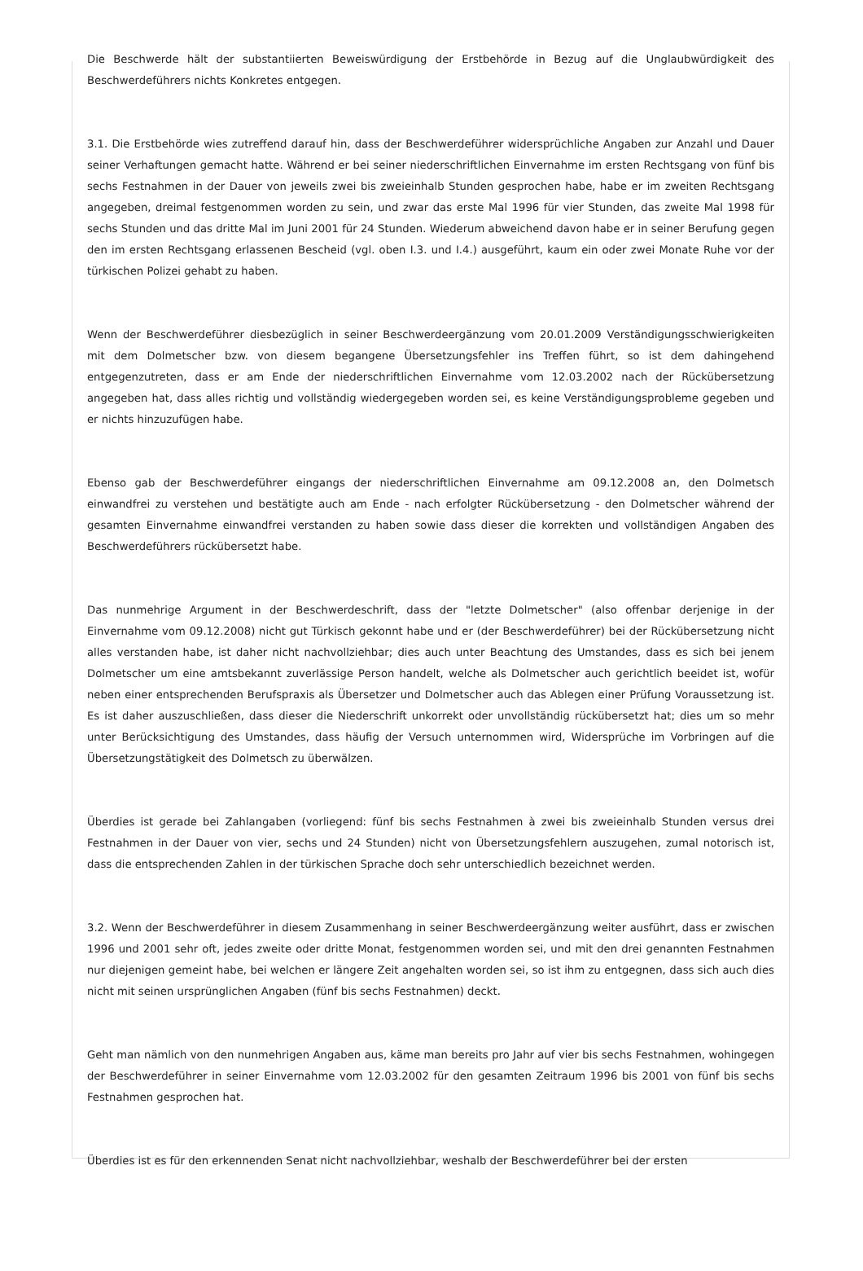Die Beschwerde hält der substantiierten Beweiswürdigung der Erstbehörde in Bezug auf die Unglaubwürdigkeit des Beschwerdeführers nichts Konkretes entgegen.
3.1. Die Erstbehörde wies zutreffend darauf hin, dass der Beschwerdeführer widersprüchliche Angaben zur Anzahl und Dauer seiner Verhaftungen gemacht hatte. Während er bei seiner niederschriftlichen Einvernahme im ersten Rechtsgang von fünf bis sechs Festnahmen in der Dauer von jeweils zwei bis zweieinhalb Stunden gesprochen habe, habe er im zweiten Rechtsgang angegeben, dreimal festgenommen worden zu sein, und zwar das erste Mal 1996 für vier Stunden, das zweite Mal 1998 für sechs Stunden und das dritte Mal im Juni 2001 für 24 Stunden. Wiederum abweichend davon habe er in seiner Berufung gegen den im ersten Rechtsgang erlassenen Bescheid (vgl. oben I.3. und I.4.) ausgeführt, kaum ein oder zwei Monate Ruhe vor der türkischen Polizei gehabt zu haben.
Wenn der Beschwerdeführer diesbezüglich in seiner Beschwerdeergänzung vom 20.01.2009 Verständigungsschwierigkeiten mit dem Dolmetscher bzw. von diesem begangene Übersetzungsfehler ins Treffen führt, so ist dem dahingehend entgegenzutreten, dass er am Ende der niederschriftlichen Einvernahme vom 12.03.2002 nach der Rückübersetzung angegeben hat, dass alles richtig und vollständig wiedergegeben worden sei, es keine Verständigungsprobleme gegeben und er nichts hinzuzufügen habe.
Ebenso gab der Beschwerdeführer eingangs der niederschriftlichen Einvernahme am 09.12.2008 an, den Dolmetsch einwandfrei zu verstehen und bestätigte auch am Ende - nach erfolgter Rückübersetzung - den Dolmetscher während der gesamten Einvernahme einwandfrei verstanden zu haben sowie dass dieser die korrekten und vollständigen Angaben des Beschwerdeführers rückübersetzt habe.
Das nunmehrige Argument in der Beschwerdeschrift, dass der "letzte Dolmetscher" (also offenbar derjenige in der Einvernahme vom 09.12.2008) nicht gut Türkisch gekonnt habe und er (der Beschwerdeführer) bei der Rückübersetzung nicht alles verstanden habe, ist daher nicht nachvollziehbar; dies auch unter Beachtung des Umstandes, dass es sich bei jenem Dolmetscher um eine amtsbekannt zuverlässige Person handelt, welche als Dolmetscher auch gerichtlich beeidet ist, wofür neben einer entsprechenden Berufspraxis als Übersetzer und Dolmetscher auch das Ablegen einer Prüfung Voraussetzung ist. Es ist daher auszuschließen, dass dieser die Niederschrift unkorrekt oder unvollständig rückübersetzt hat; dies um so mehr unter Berücksichtigung des Umstandes, dass häufig der Versuch unternommen wird, Widersprüche im Vorbringen auf die Übersetzungstätigkeit des Dolmetsch zu überwälzen.
Überdies ist gerade bei Zahlangaben (vorliegend: fünf bis sechs Festnahmen à zwei bis zweieinhalb Stunden versus drei Festnahmen in der Dauer von vier, sechs und 24 Stunden) nicht von Übersetzungsfehlern auszugehen, zumal notorisch ist, dass die entsprechenden Zahlen in der türkischen Sprache doch sehr unterschiedlich bezeichnet werden.
3.2. Wenn der Beschwerdeführer in diesem Zusammenhang in seiner Beschwerdeergänzung weiter ausführt, dass er zwischen 1996 und 2001 sehr oft, jedes zweite oder dritte Monat, festgenommen worden sei, und mit den drei genannten Festnahmen nur diejenigen gemeint habe, bei welchen er längere Zeit angehalten worden sei, so ist ihm zu entgegnen, dass sich auch dies nicht mit seinen ursprünglichen Angaben (fünf bis sechs Festnahmen) deckt.
Geht man nämlich von den nunmehrigen Angaben aus, käme man bereits pro Jahr auf vier bis sechs Festnahmen, wohingegen der Beschwerdeführer in seiner Einvernahme vom 12.03.2002 für den gesamten Zeitraum 1996 bis 2001 von fünf bis sechs Festnahmen gesprochen hat.
Überdies ist es für den erkennenden Senat nicht nachvollziehbar, weshalb der Beschwerdeführer bei der ersten